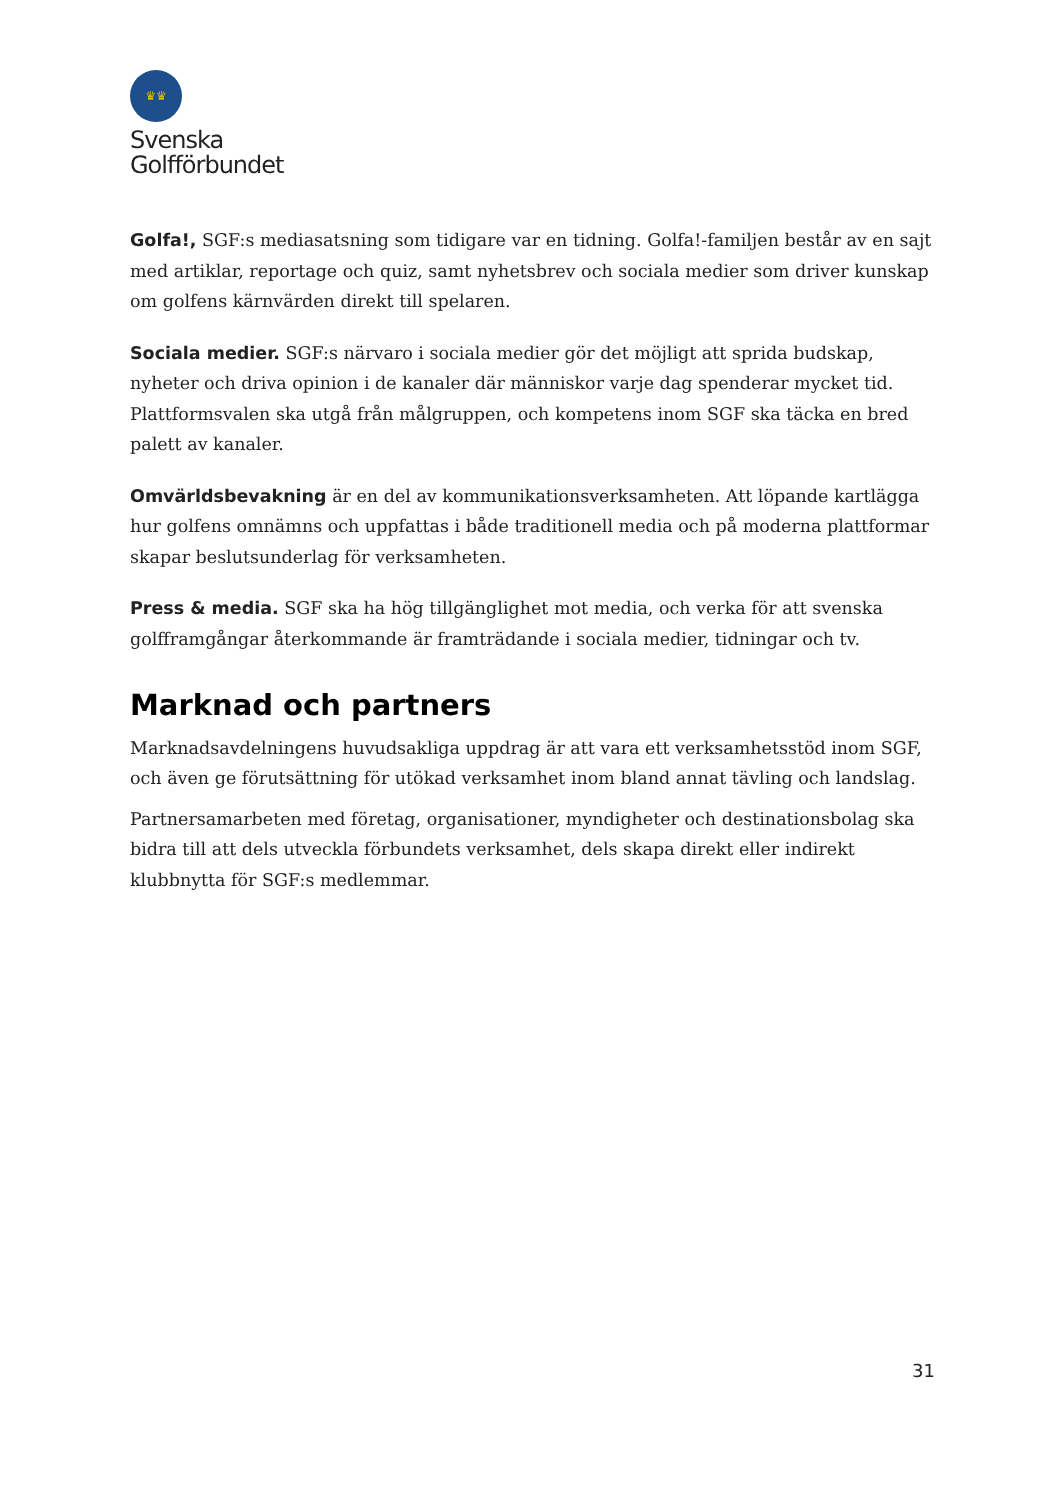♛♛
Svenska
Golfförbundet
Golfa!, SGF:s mediasatsning som tidigare var en tidning. Golfa!-familjen består av en sajt med artiklar, reportage och quiz, samt nyhetsbrev och sociala medier som driver kunskap om golfens kärnvärden direkt till spelaren.
Sociala medier. SGF:s närvaro i sociala medier gör det möjligt att sprida budskap, nyheter och driva opinion i de kanaler där människor varje dag spenderar mycket tid. Plattformsvalen ska utgå från målgruppen, och kompetens inom SGF ska täcka en bred palett av kanaler.
Omvärldsbevakning är en del av kommunikationsverksamheten. Att löpande kartlägga hur golfens omnämns och uppfattas i både traditionell media och på moderna plattformar skapar beslutsunderlag för verksamheten.
Press & media. SGF ska ha hög tillgänglighet mot media, och verka för att svenska golfframgångar återkommande är framträdande i sociala medier, tidningar och tv.
Marknad och partners
Marknadsavdelningens huvudsakliga uppdrag är att vara ett verksamhetsstöd inom SGF, och även ge förutsättning för utökad verksamhet inom bland annat tävling och landslag.
Partnersamarbeten med företag, organisationer, myndigheter och destinationsbolag ska bidra till att dels utveckla förbundets verksamhet, dels skapa direkt eller indirekt klubbnytta för SGF:s medlemmar.
31